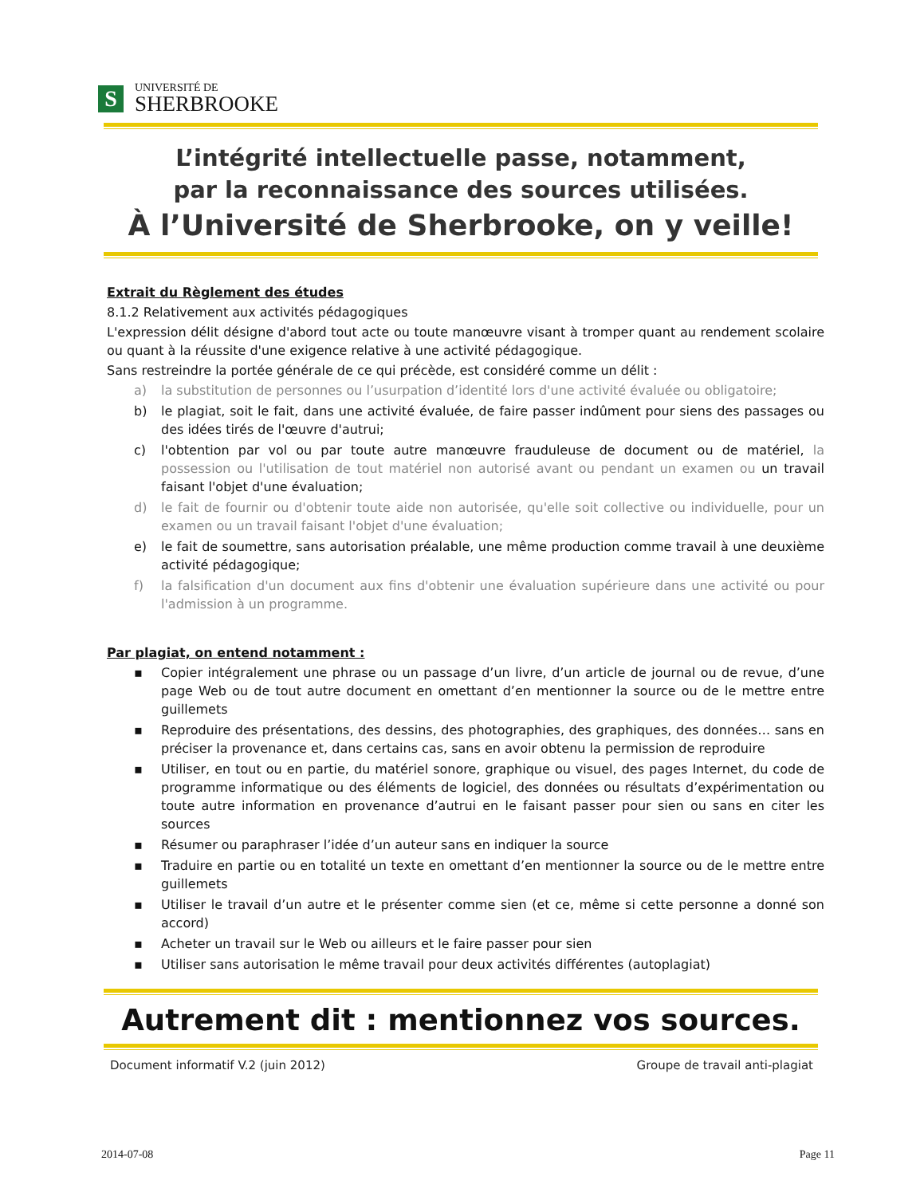S
UNIVERSITÉ DE
SHERBROOKE
L’intégrité intellectuelle passe, notamment,
par la reconnaissance des sources utilisées.
À l’Université de Sherbrooke, on y veille!
Extrait du Règlement des études
8.1.2 Relativement aux activités pédagogiques
L'expression délit désigne d'abord tout acte ou toute manœuvre visant à tromper quant au rendement scolaire ou quant à la réussite d'une exigence relative à une activité pédagogique.
Sans restreindre la portée générale de ce qui précède, est considéré comme un délit :
a) la substitution de personnes ou l’usurpation d’identité lors d'une activité évaluée ou obligatoire;
b) le plagiat, soit le fait, dans une activité évaluée, de faire passer indûment pour siens des passages ou des idées tirés de l'œuvre d'autrui;
c) l'obtention par vol ou par toute autre manœuvre frauduleuse de document ou de matériel, la possession ou l'utilisation de tout matériel non autorisé avant ou pendant un examen ou un travail faisant l'objet d'une évaluation;
d) le fait de fournir ou d'obtenir toute aide non autorisée, qu'elle soit collective ou individuelle, pour un examen ou un travail faisant l'objet d'une évaluation;
e) le fait de soumettre, sans autorisation préalable, une même production comme travail à une deuxième activité pédagogique;
f) la falsification d'un document aux fins d'obtenir une évaluation supérieure dans une activité ou pour l'admission à un programme.
Par plagiat, on entend notamment :
▪ Copier intégralement une phrase ou un passage d’un livre, d’un article de journal ou de revue, d’une page Web ou de tout autre document en omettant d’en mentionner la source ou de le mettre entre guillemets
▪ Reproduire des présentations, des dessins, des photographies, des graphiques, des données… sans en préciser la provenance et, dans certains cas, sans en avoir obtenu la permission de reproduire
▪ Utiliser, en tout ou en partie, du matériel sonore, graphique ou visuel, des pages Internet, du code de programme informatique ou des éléments de logiciel, des données ou résultats d’expérimentation ou toute autre information en provenance d’autrui en le faisant passer pour sien ou sans en citer les sources
▪ Résumer ou paraphraser l’idée d’un auteur sans en indiquer la source
▪ Traduire en partie ou en totalité un texte en omettant d’en mentionner la source ou de le mettre entre guillemets
▪ Utiliser le travail d’un autre et le présenter comme sien (et ce, même si cette personne a donné son accord)
▪ Acheter un travail sur le Web ou ailleurs et le faire passer pour sien
▪ Utiliser sans autorisation le même travail pour deux activités différentes (autoplagiat)
Autrement dit : mentionnez vos sources.
Document informatif V.2 (juin 2012) Groupe de travail anti-plagiat
2014-07-08 Page 11